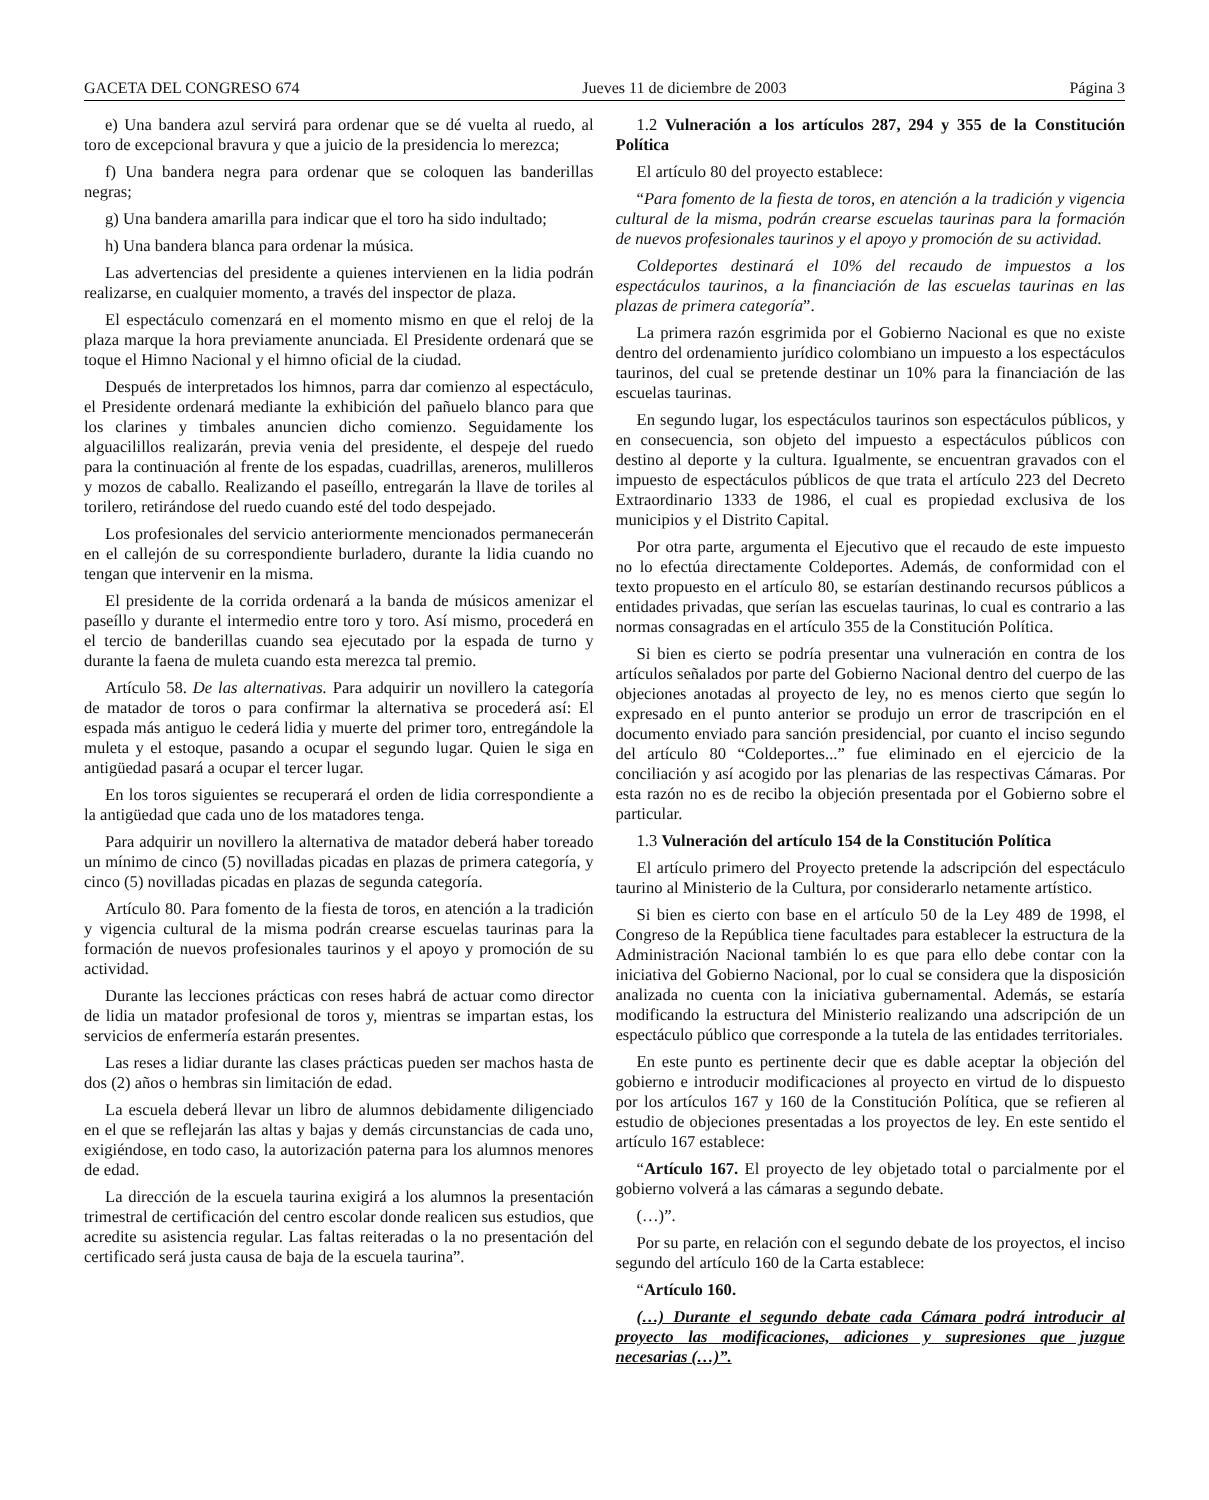GACETA DEL CONGRESO 674 Jueves 11 de diciembre de 2003 Página 3
e) Una bandera azul servirá para ordenar que se dé vuelta al ruedo, al toro de excepcional bravura y que a juicio de la presidencia lo merezca;
f) Una bandera negra para ordenar que se coloquen las banderillas negras;
g) Una bandera amarilla para indicar que el toro ha sido indultado;
h) Una bandera blanca para ordenar la música.
Las advertencias del presidente a quienes intervienen en la lidia podrán realizarse, en cualquier momento, a través del inspector de plaza.
El espectáculo comenzará en el momento mismo en que el reloj de la plaza marque la hora previamente anunciada. El Presidente ordenará que se toque el Himno Nacional y el himno oficial de la ciudad.
Después de interpretados los himnos, parra dar comienzo al espectáculo, el Presidente ordenará mediante la exhibición del pañuelo blanco para que los clarines y timbales anuncien dicho comienzo. Seguidamente los alguacilillos realizarán, previa venia del presidente, el despeje del ruedo para la continuación al frente de los espadas, cuadrillas, areneros, mulilleros y mozos de caballo. Realizando el paseíllo, entregarán la llave de toriles al torilero, retirándose del ruedo cuando esté del todo despejado.
Los profesionales del servicio anteriormente mencionados permanecerán en el callejón de su correspondiente burladero, durante la lidia cuando no tengan que intervenir en la misma.
El presidente de la corrida ordenará a la banda de músicos amenizar el paseíllo y durante el intermedio entre toro y toro. Así mismo, procederá en el tercio de banderillas cuando sea ejecutado por la espada de turno y durante la faena de muleta cuando esta merezca tal premio.
Artículo 58. De las alternativas. Para adquirir un novillero la categoría de matador de toros o para confirmar la alternativa se procederá así: El espada más antiguo le cederá lidia y muerte del primer toro, entregándole la muleta y el estoque, pasando a ocupar el segundo lugar. Quien le siga en antigüedad pasará a ocupar el tercer lugar.
En los toros siguientes se recuperará el orden de lidia correspondiente a la antigüedad que cada uno de los matadores tenga.
Para adquirir un novillero la alternativa de matador deberá haber toreado un mínimo de cinco (5) novilladas picadas en plazas de primera categoría, y cinco (5) novilladas picadas en plazas de segunda categoría.
Artículo 80. Para fomento de la fiesta de toros, en atención a la tradición y vigencia cultural de la misma podrán crearse escuelas taurinas para la formación de nuevos profesionales taurinos y el apoyo y promoción de su actividad.
Durante las lecciones prácticas con reses habrá de actuar como director de lidia un matador profesional de toros y, mientras se impartan estas, los servicios de enfermería estarán presentes.
Las reses a lidiar durante las clases prácticas pueden ser machos hasta de dos (2) años o hembras sin limitación de edad.
La escuela deberá llevar un libro de alumnos debidamente diligenciado en el que se reflejarán las altas y bajas y demás circunstancias de cada uno, exigiéndose, en todo caso, la autorización paterna para los alumnos menores de edad.
La dirección de la escuela taurina exigirá a los alumnos la presentación trimestral de certificación del centro escolar donde realicen sus estudios, que acredite su asistencia regular. Las faltas reiteradas o la no presentación del certificado será justa causa de baja de la escuela taurina”.
1.2 Vulneración a los artículos 287, 294 y 355 de la Constitución Política
El artículo 80 del proyecto establece:
“Para fomento de la fiesta de toros, en atención a la tradición y vigencia cultural de la misma, podrán crearse escuelas taurinas para la formación de nuevos profesionales taurinos y el apoyo y promoción de su actividad.
Coldeportes destinará el 10% del recaudo de impuestos a los espectáculos taurinos, a la financiación de las escuelas taurinas en las plazas de primera categoría”.
La primera razón esgrimida por el Gobierno Nacional es que no existe dentro del ordenamiento jurídico colombiano un impuesto a los espectáculos taurinos, del cual se pretende destinar un 10% para la financiación de las escuelas taurinas.
En segundo lugar, los espectáculos taurinos son espectáculos públicos, y en consecuencia, son objeto del impuesto a espectáculos públicos con destino al deporte y la cultura. Igualmente, se encuentran gravados con el impuesto de espectáculos públicos de que trata el artículo 223 del Decreto Extraordinario 1333 de 1986, el cual es propiedad exclusiva de los municipios y el Distrito Capital.
Por otra parte, argumenta el Ejecutivo que el recaudo de este impuesto no lo efectúa directamente Coldeportes. Además, de conformidad con el texto propuesto en el artículo 80, se estarían destinando recursos públicos a entidades privadas, que serían las escuelas taurinas, lo cual es contrario a las normas consagradas en el artículo 355 de la Constitución Política.
Si bien es cierto se podría presentar una vulneración en contra de los artículos señalados por parte del Gobierno Nacional dentro del cuerpo de las objeciones anotadas al proyecto de ley, no es menos cierto que según lo expresado en el punto anterior se produjo un error de trascripción en el documento enviado para sanción presidencial, por cuanto el inciso segundo del artículo 80 “Coldeportes...” fue eliminado en el ejercicio de la conciliación y así acogido por las plenarias de las respectivas Cámaras. Por esta razón no es de recibo la objeción presentada por el Gobierno sobre el particular.
1.3 Vulneración del artículo 154 de la Constitución Política
El artículo primero del Proyecto pretende la adscripción del espectáculo taurino al Ministerio de la Cultura, por considerarlo netamente artístico.
Si bien es cierto con base en el artículo 50 de la Ley 489 de 1998, el Congreso de la República tiene facultades para establecer la estructura de la Administración Nacional también lo es que para ello debe contar con la iniciativa del Gobierno Nacional, por lo cual se considera que la disposición analizada no cuenta con la iniciativa gubernamental. Además, se estaría modificando la estructura del Ministerio realizando una adscripción de un espectáculo público que corresponde a la tutela de las entidades territoriales.
En este punto es pertinente decir que es dable aceptar la objeción del gobierno e introducir modificaciones al proyecto en virtud de lo dispuesto por los artículos 167 y 160 de la Constitución Política, que se refieren al estudio de objeciones presentadas a los proyectos de ley. En este sentido el artículo 167 establece:
“Artículo 167. El proyecto de ley objetado total o parcialmente por el gobierno volverá a las cámaras a segundo debate.
(…)”.
Por su parte, en relación con el segundo debate de los proyectos, el inciso segundo del artículo 160 de la Carta establece:
“Artículo 160.
(…) Durante el segundo debate cada Cámara podrá introducir al proyecto las modificaciones, adiciones y supresiones que juzgue necesarias (…)”.